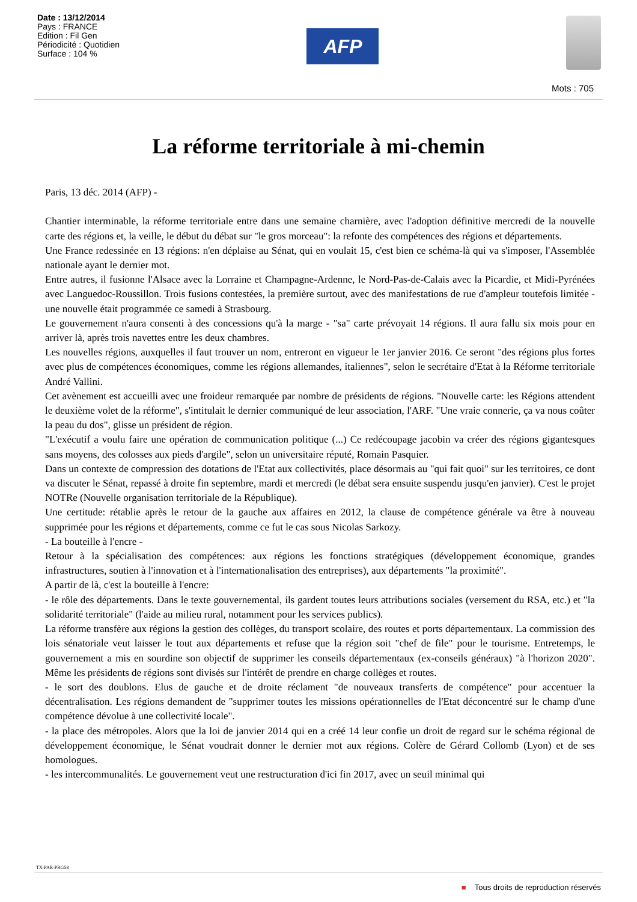Date : 13/12/2014
Pays : FRANCE
Edition : Fil Gen
Périodicité : Quotidien
Surface : 104 %
AFP
Mots : 705
La réforme territoriale à mi-chemin
Paris, 13 déc. 2014 (AFP) -
Chantier interminable, la réforme territoriale entre dans une semaine charnière, avec l'adoption définitive mercredi de la nouvelle carte des régions et, la veille, le début du débat sur "le gros morceau": la refonte des compétences des régions et départements.
Une France redessinée en 13 régions: n'en déplaise au Sénat, qui en voulait 15, c'est bien ce schéma-là qui va s'imposer, l'Assemblée nationale ayant le dernier mot.
Entre autres, il fusionne l'Alsace avec la Lorraine et Champagne-Ardenne, le Nord-Pas-de-Calais avec la Picardie, et Midi-Pyrénées avec Languedoc-Roussillon. Trois fusions contestées, la première surtout, avec des manifestations de rue d'ampleur toutefois limitée - une nouvelle était programmée ce samedi à Strasbourg.
Le gouvernement n'aura consenti à des concessions qu'à la marge - "sa" carte prévoyait 14 régions. Il aura fallu six mois pour en arriver là, après trois navettes entre les deux chambres.
Les nouvelles régions, auxquelles il faut trouver un nom, entreront en vigueur le 1er janvier 2016. Ce seront "des régions plus fortes avec plus de compétences économiques, comme les régions allemandes, italiennes", selon le secrétaire d'Etat à la Réforme territoriale André Vallini.
Cet avènement est accueilli avec une froideur remarquée par nombre de présidents de régions. "Nouvelle carte: les Régions attendent le deuxième volet de la réforme", s'intitulait le dernier communiqué de leur association, l'ARF. "Une vraie connerie, ça va nous coûter la peau du dos", glisse un président de région.
"L'exécutif a voulu faire une opération de communication politique (...) Ce redécoupage jacobin va créer des régions gigantesques sans moyens, des colosses aux pieds d'argile", selon un universitaire réputé, Romain Pasquier.
Dans un contexte de compression des dotations de l'Etat aux collectivités, place désormais au "qui fait quoi" sur les territoires, ce dont va discuter le Sénat, repassé à droite fin septembre, mardi et mercredi (le débat sera ensuite suspendu jusqu'en janvier). C'est le projet NOTRe (Nouvelle organisation territoriale de la République).
Une certitude: rétablie après le retour de la gauche aux affaires en 2012, la clause de compétence générale va être à nouveau supprimée pour les régions et départements, comme ce fut le cas sous Nicolas Sarkozy.
- La bouteille à l'encre -
Retour à la spécialisation des compétences: aux régions les fonctions stratégiques (développement économique, grandes infrastructures, soutien à l'innovation et à l'internationalisation des entreprises), aux départements "la proximité".
A partir de là, c'est la bouteille à l'encre:
- le rôle des départements. Dans le texte gouvernemental, ils gardent toutes leurs attributions sociales (versement du RSA, etc.) et "la solidarité territoriale" (l'aide au milieu rural, notamment pour les services publics).
La réforme transfère aux régions la gestion des collèges, du transport scolaire, des routes et ports départementaux. La commission des lois sénatoriale veut laisser le tout aux départements et refuse que la région soit "chef de file" pour le tourisme. Entretemps, le gouvernement a mis en sourdine son objectif de supprimer les conseils départementaux (ex-conseils généraux) "à l'horizon 2020". Même les présidents de régions sont divisés sur l'intérêt de prendre en charge collèges et routes.
- le sort des doublons. Elus de gauche et de droite réclament "de nouveaux transferts de compétence" pour accentuer la décentralisation. Les régions demandent de "supprimer toutes les missions opérationnelles de l'Etat déconcentré sur le champ d'une compétence dévolue à une collectivité locale".
- la place des métropoles. Alors que la loi de janvier 2014 qui en a créé 14 leur confie un droit de regard sur le schéma régional de développement économique, le Sénat voudrait donner le dernier mot aux régions. Colère de Gérard Collomb (Lyon) et de ses homologues.
- les intercommunalités. Le gouvernement veut une restructuration d'ici fin 2017, avec un seuil minimal qui
TX-PAR-PRG58
■ Tous droits de reproduction réservés